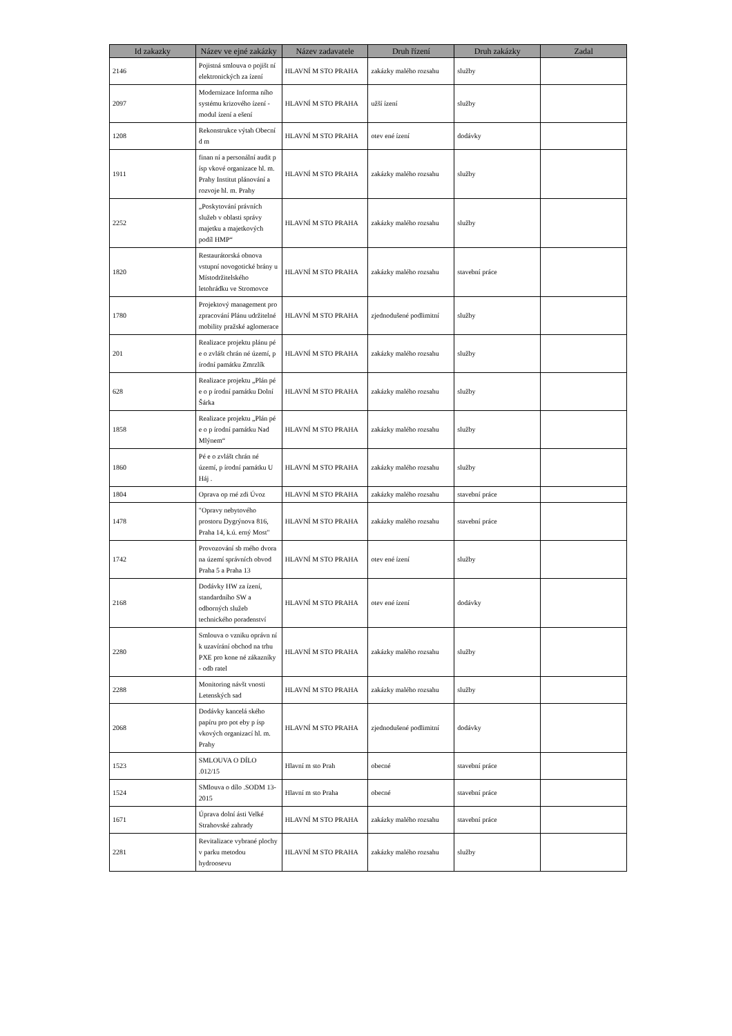| Id zakazky | Název ve ejné zakázky | Název zadavatele | Druh řízení | Druh zakázky | Zadal |
| --- | --- | --- | --- | --- | --- |
| 2146 | Pojistná smlouva o pojišt ní elektronických za ízení | HLAVNÍ M STO PRAHA | zakázky malého rozsahu | služby | |
| 2097 | Modernizace Informa ního systému krizového ízení - modul ízení a ešení | HLAVNÍ M STO PRAHA | užší ízení | služby | |
| 1208 | Rekonstrukce výtah Obecní d m | HLAVNÍ M STO PRAHA | otev ené ízení | dodávky | |
| 1911 | finan ní a personální audit p ísp vkové organizace hl. m. Prahy Institut plánování a rozvoje hl. m. Prahy | HLAVNÍ M STO PRAHA | zakázky malého rozsahu | služby | |
| 2252 | „Poskytování právních služeb v oblasti správy majetku a majetkových podíl HMP“ | HLAVNÍ M STO PRAHA | zakázky malého rozsahu | služby | |
| 1820 | Restaurátorská obnova vstupní novogotické brány u Místodržitelského letohrádku ve Stromovce | HLAVNÍ M STO PRAHA | zakázky malého rozsahu | stavební práce | |
| 1780 | Projektový management pro zpracování Plánu udržitelné mobility pražské aglomerace | HLAVNÍ M STO PRAHA | zjednodušené podlimitní | služby | |
| 201 | Realizace projektu plánu pé e o zvlášt chrán né území, p írodní památku Zmrzlík | HLAVNÍ M STO PRAHA | zakázky malého rozsahu | služby | |
| 628 | Realizace projektu „Plán pé e o p írodní památku Dolní Šárka | HLAVNÍ M STO PRAHA | zakázky malého rozsahu | služby | |
| 1858 | Realizace projektu „Plán pé e o p írodní památku Nad Mlýnem“ | HLAVNÍ M STO PRAHA | zakázky malého rozsahu | služby | |
| 1860 | Pé e o zvlášt chrán né území, p írodní památku U Háj . | HLAVNÍ M STO PRAHA | zakázky malého rozsahu | služby | |
| 1804 | Oprava op rné zdi Úvoz | HLAVNÍ M STO PRAHA | zakázky malého rozsahu | stavební práce | |
| 1478 | "Opravy nebytového prostoru Dygrýnova 816, Praha 14, k.ú. erný Most" | HLAVNÍ M STO PRAHA | zakázky malého rozsahu | stavební práce | |
| 1742 | Provozování sb rného dvora na území správních obvod Praha 5 a Praha 13 | HLAVNÍ M STO PRAHA | otev ené ízení | služby | |
| 2168 | Dodávky HW za ízení, standardního SW a odborných služeb technického poradenství | HLAVNÍ M STO PRAHA | otev ené ízení | dodávky | |
| 2280 | Smlouva o vzniku oprávn ní k uzavírání obchod na trhu PXE pro kone né zákazníky - odb ratel | HLAVNÍ M STO PRAHA | zakázky malého rozsahu | služby | |
| 2288 | Monitoring návšt vnosti Letenských sad | HLAVNÍ M STO PRAHA | zakázky malého rozsahu | služby | |
| 2068 | Dodávky kancelá ského papíru pro pot eby p ísp vkových organizací hl. m. Prahy | HLAVNÍ M STO PRAHA | zjednodušené podlimitní | dodávky | |
| 1523 | SMLOUVA O DÍLO .012/15 | Hlavní m sto Prah | obecné | stavební práce | |
| 1524 | SMlouva o dílo .SODM 13-2015 | Hlavní m sto Praha | obecné | stavební práce | |
| 1671 | Úprava dolní ásti Velké Strahovské zahrady | HLAVNÍ M STO PRAHA | zakázky malého rozsahu | stavební práce | |
| 2281 | Revitalizace vybrané plochy v parku metodou hydroosevu | HLAVNÍ M STO PRAHA | zakázky malého rozsahu | služby | |